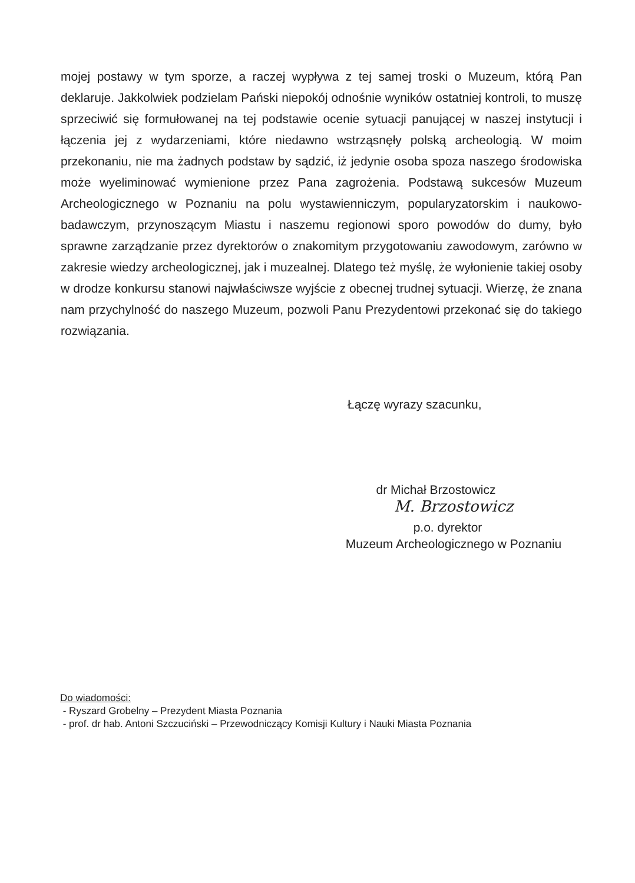mojej postawy w tym sporze, a raczej wypływa z tej samej troski o Muzeum, którą Pan deklaruje. Jakkolwiek podzielam Pański niepokój odnośnie wyników ostatniej kontroli, to muszę sprzeciwić się formułowanej na tej podstawie ocenie sytuacji panującej w naszej instytucji i łączenia jej z wydarzeniami, które niedawno wstrząsnęły polską archeologią. W moim przekonaniu, nie ma żadnych podstaw by sądzić, iż jedynie osoba spoza naszego środowiska może wyeliminować wymienione przez Pana zagrożenia. Podstawą sukcesów Muzeum Archeologicznego w Poznaniu na polu wystawienniczym, popularyzatorskim i naukowo-badawczym, przynoszącym Miastu i naszemu regionowi sporo powodów do dumy, było sprawne zarządzanie przez dyrektorów o znakomitym przygotowaniu zawodowym, zarówno w zakresie wiedzy archeologicznej, jak i muzealnej. Dlatego też myślę, że wyłonienie takiej osoby w drodze konkursu stanowi najwłaściwsze wyjście z obecnej trudnej sytuacji. Wierzę, że znana nam przychylność do naszego Muzeum, pozwoli Panu Prezydentowi przekonać się do takiego rozwiązania.
Łączę wyrazy szacunku,
dr Michał Brzostowicz
M. Brzostowicz
p.o. dyrektor
Muzeum Archeologicznego w Poznaniu
Do wiadomości:
- Ryszard Grobelny – Prezydent Miasta Poznania
- prof. dr hab. Antoni Szczuciński – Przewodniczący Komisji Kultury i Nauki Miasta Poznania